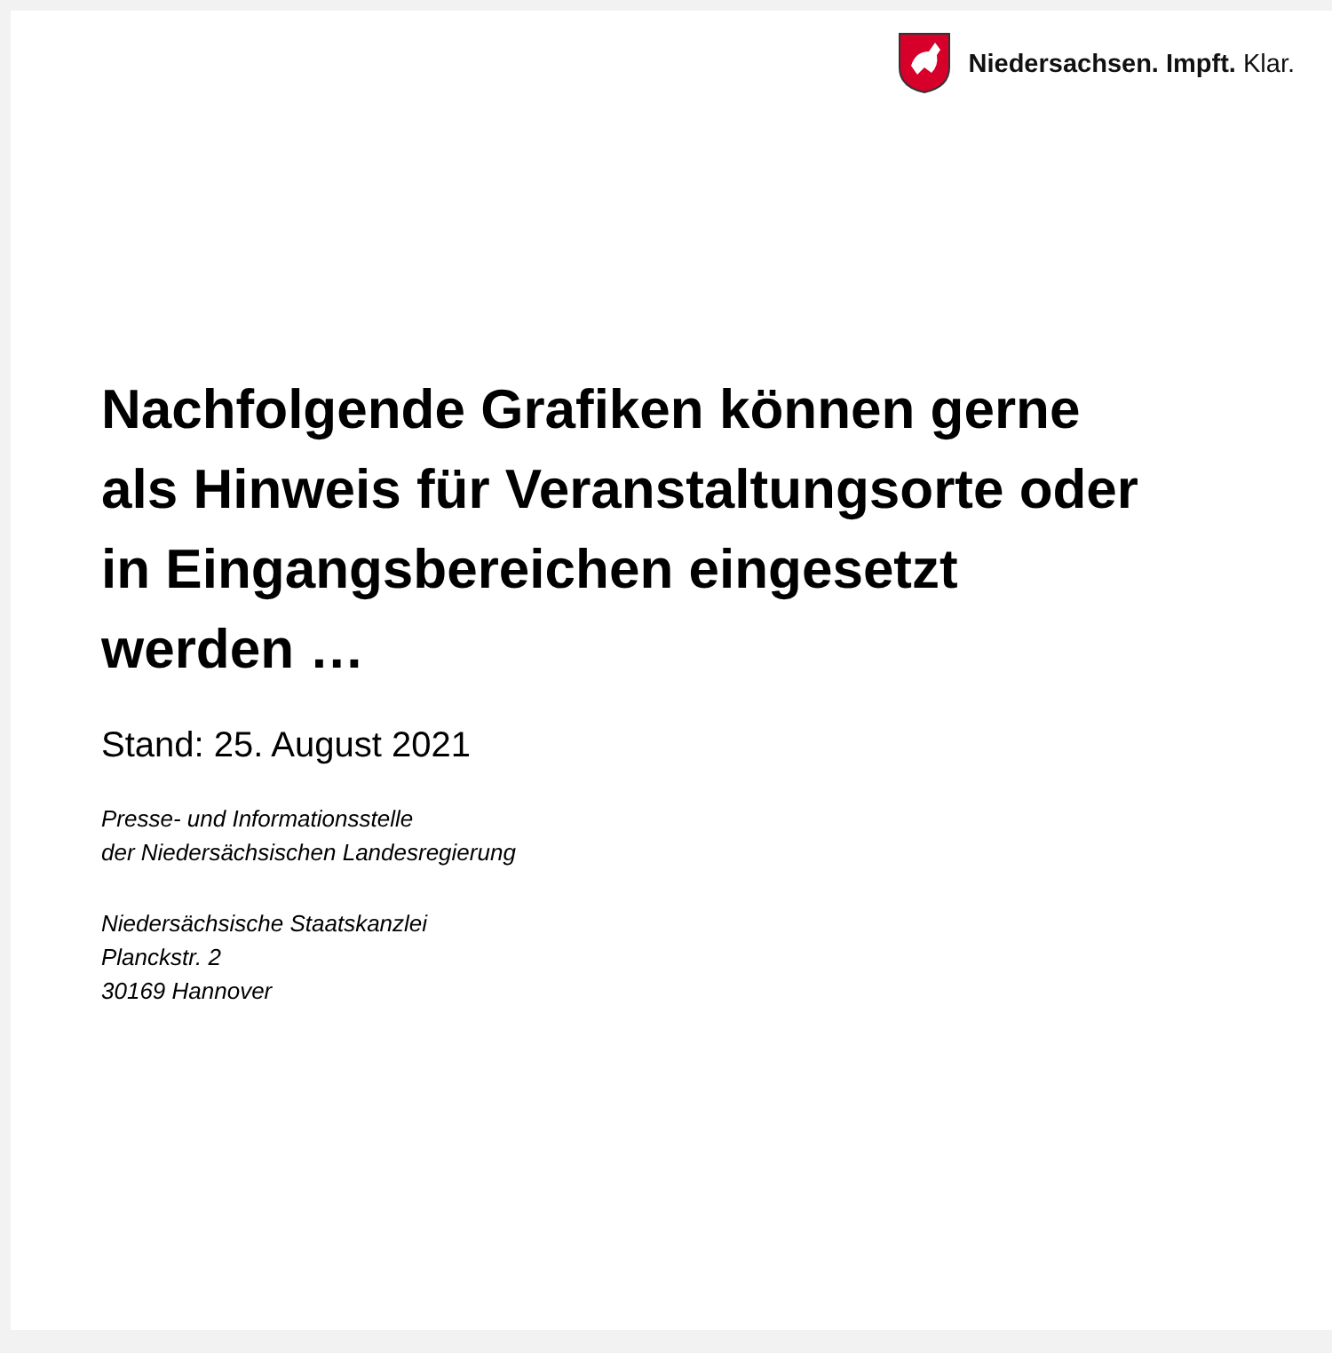Niedersachsen. Impft. Klar.
Nachfolgende Grafiken können gerne
als Hinweis für Veranstaltungsorte oder
in Eingangsbereichen eingesetzt
werden …
Stand: 25. August 2021
Presse- und Informationsstelle
der Niedersächsischen Landesregierung
Niedersächsische Staatskanzlei
Planckstr. 2
30169 Hannover